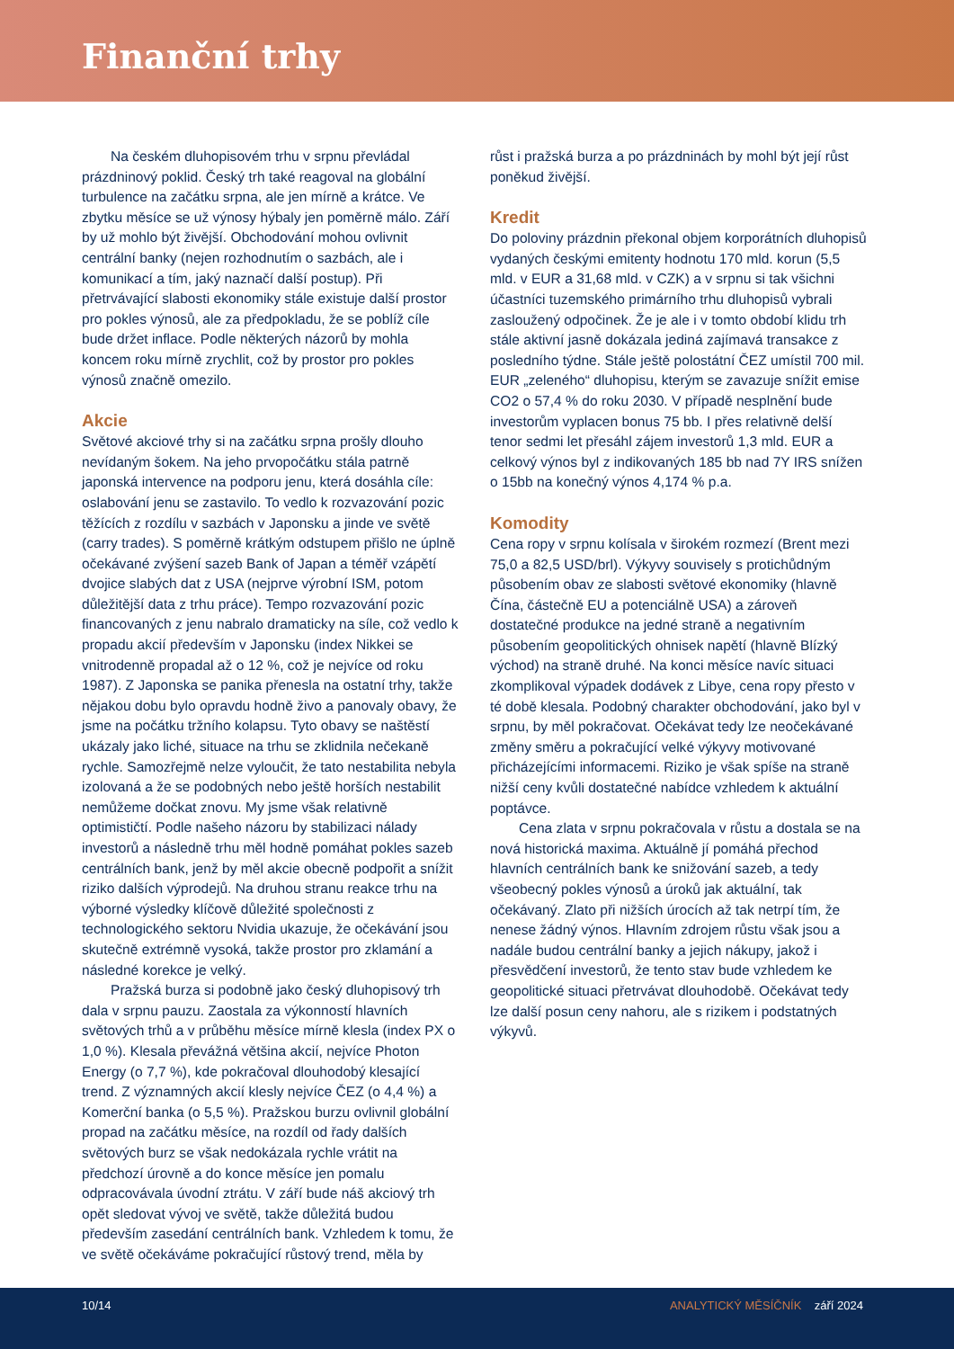Finanční trhy
Na českém dluhopisovém trhu v srpnu převládal prázdninový poklid. Český trh také reagoval na globální turbulence na začátku srpna, ale jen mírně a krátce. Ve zbytku měsíce se už výnosy hýbaly jen poměrně málo. Září by už mohlo být živější. Obchodování mohou ovlivnit centrální banky (nejen rozhodnutím o sazbách, ale i komunikací a tím, jaký naznačí další postup). Při přetrvávající slabosti ekonomiky stále existuje další prostor pro pokles výnosů, ale za předpokladu, že se poblíž cíle bude držet inflace. Podle některých názorů by mohla koncem roku mírně zrychlit, což by prostor pro pokles výnosů značně omezilo.
Akcie
Světové akciové trhy si na začátku srpna prošly dlouho nevídaným šokem. Na jeho prvopočátku stála patrně japonská intervence na podporu jenu, která dosáhla cíle: oslabování jenu se zastavilo. To vedlo k rozvazování pozic těžících z rozdílu v sazbách v Japonsku a jinde ve světě (carry trades). S poměrně krátkým odstupem přišlo ne úplně očekávané zvýšení sazeb Bank of Japan a téměř vzápětí dvojice slabých dat z USA (nejprve výrobní ISM, potom důležitější data z trhu práce). Tempo rozvazování pozic financovaných z jenu nabralo dramaticky na síle, což vedlo k propadu akcií především v Japonsku (index Nikkei se vnitrodenně propadal až o 12 %, což je nejvíce od roku 1987). Z Japonska se panika přenesla na ostatní trhy, takže nějakou dobu bylo opravdu hodně živo a panovaly obavy, že jsme na počátku tržního kolapsu. Tyto obavy se naštěstí ukázaly jako liché, situace na trhu se zklidnila nečekaně rychle. Samozřejmě nelze vyloučit, že tato nestabilita nebyla izolovaná a že se podobných nebo ještě horších nestabilit nemůžeme dočkat znovu. My jsme však relativně optimističtí. Podle našeho názoru by stabilizaci nálady investorů a následně trhu měl hodně pomáhat pokles sazeb centrálních bank, jenž by měl akcie obecně podpořit a snížit riziko dalších výprodejů. Na druhou stranu reakce trhu na výborné výsledky klíčově důležité společnosti z technologického sektoru Nvidia ukazuje, že očekávání jsou skutečně extrémně vysoká, takže prostor pro zklamání a následné korekce je velký.
Pražská burza si podobně jako český dluhopisový trh dala v srpnu pauzu. Zaostala za výkonností hlavních světových trhů a v průběhu měsíce mírně klesla (index PX o 1,0 %). Klesala převážná většina akcií, nejvíce Photon Energy (o 7,7 %), kde pokračoval dlouhodobý klesající trend. Z významných akcií klesly nejvíce ČEZ (o 4,4 %) a Komerční banka (o 5,5 %). Pražskou burzu ovlivnil globální propad na začátku měsíce, na rozdíl od řady dalších světových burz se však nedokázala rychle vrátit na předchozí úrovně a do konce měsíce jen pomalu odpracovávala úvodní ztrátu. V září bude náš akciový trh opět sledovat vývoj ve světě, takže důležitá budou především zasedání centrálních bank. Vzhledem k tomu, že ve světě očekáváme pokračující růstový trend, měla by
růst i pražská burza a po prázdninách by mohl být její růst poněkud živější.
Kredit
Do poloviny prázdnin překonal objem korporátních dluhopisů vydaných českými emitenty hodnotu 170 mld. korun (5,5 mld. v EUR a 31,68 mld. v CZK) a v srpnu si tak všichni účastníci tuzemského primárního trhu dluhopisů vybrali zasloužený odpočinek. Že je ale i v tomto období klidu trh stále aktivní jasně dokázala jediná zajímavá transakce z posledního týdne. Stále ještě polostátní ČEZ umístil 700 mil. EUR „zeleného“ dluhopisu, kterým se zavazuje snížit emise CO2 o 57,4 % do roku 2030. V případě nesplnění bude investorům vyplacen bonus 75 bb. I přes relativně delší tenor sedmi let přesáhl zájem investorů 1,3 mld. EUR a celkový výnos byl z indikovaných 185 bb nad 7Y IRS snížen o 15bb na konečný výnos 4,174 % p.a.
Komodity
Cena ropy v srpnu kolísala v širokém rozmezí (Brent mezi 75,0 a 82,5 USD/brl). Výkyvy souvisely s protichůdným působením obav ze slabosti světové ekonomiky (hlavně Čína, částečně EU a potenciálně USA) a zároveň dostatečné produkce na jedné straně a negativním působením geopolitických ohnisek napětí (hlavně Blízký východ) na straně druhé. Na konci měsíce navíc situaci zkomplikoval výpadek dodávek z Libye, cena ropy přesto v té době klesala. Podobný charakter obchodování, jako byl v srpnu, by měl pokračovat. Očekávat tedy lze neočekávané změny směru a pokračující velké výkyvy motivované přicházejícími informacemi. Riziko je však spíše na straně nižší ceny kvůli dostatečné nabídce vzhledem k aktuální poptávce.
Cena zlata v srpnu pokračovala v růstu a dostala se na nová historická maxima. Aktuálně jí pomáhá přechod hlavních centrálních bank ke snižování sazeb, a tedy všeobecný pokles výnosů a úroků jak aktuální, tak očekávaný. Zlato při nižších úrocích až tak netrpí tím, že nenese žádný výnos. Hlavním zdrojem růstu však jsou a nadále budou centrální banky a jejich nákupy, jakož i přesvědčení investorů, že tento stav bude vzhledem ke geopolitické situaci přetrvávat dlouhodobě. Očekávat tedy lze další posun ceny nahoru, ale s rizikem i podstatných výkyvů.
10/14 ANALYTICKÝ MĚSÍČNÍK září 2024